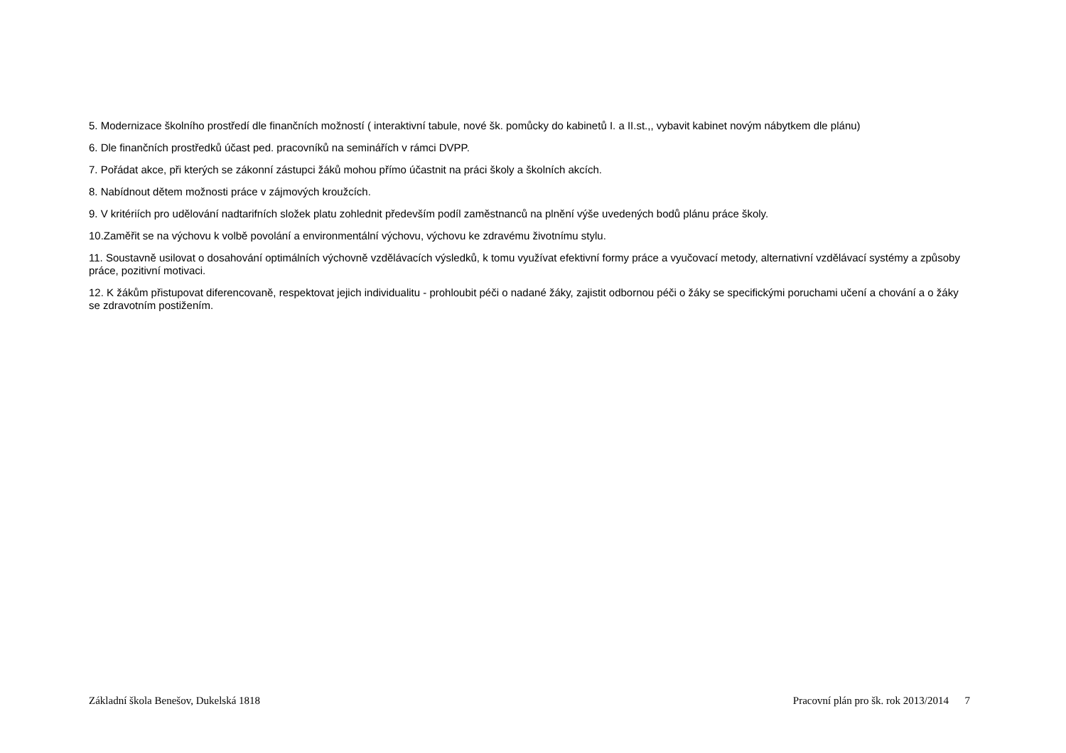5. Modernizace školního prostředí dle finančních možností ( interaktivní tabule, nové šk. pomůcky do kabinetů I. a II.st.,, vybavit kabinet novým nábytkem dle plánu)
6. Dle finančních prostředků účast ped. pracovníků na seminářích v rámci DVPP.
7. Pořádat akce, při kterých se zákonní zástupci žáků mohou přímo účastnit na práci školy a školních akcích.
8. Nabídnout dětem možnosti práce v zájmových kroužcích.
9. V kritériích pro udělování nadtarifních složek platu zohlednit především podíl zaměstnanců na plnění výše uvedených bodů plánu práce školy.
10.Zaměřit se na výchovu k volbě povolání a environmentální výchovu, výchovu ke zdravému životnímu stylu.
11. Soustavně usilovat o dosahování optimálních výchovně vzdělávacích výsledků, k tomu využívat efektivní formy práce a vyučovací metody, alternativní vzdělávací systémy a způsoby práce, pozitivní motivaci.
12. K žákům přistupovat diferencovaně, respektovat jejich individualitu - prohloubit péči o nadané žáky, zajistit odbornou péči o žáky se specifickými poruchami učení a chování a o žáky se zdravotním postižením.
Základní škola Benešov, Dukelská 1818 Pracovní plán pro šk. rok 2013/2014 7